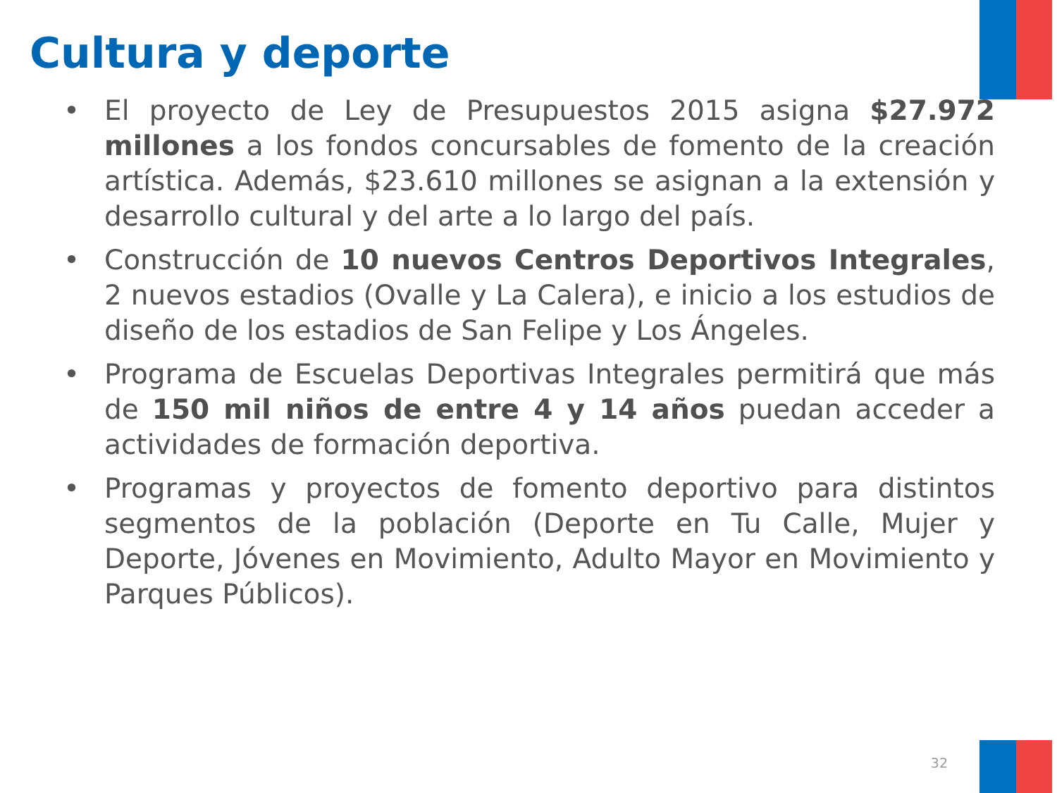Cultura y deporte
• El proyecto de Ley de Presupuestos 2015 asigna $27.972 millones a los fondos concursables de fomento de la creación artística. Además, $23.610 millones se asignan a la extensión y desarrollo cultural y del arte a lo largo del país.
• Construcción de 10 nuevos Centros Deportivos Integrales, 2 nuevos estadios (Ovalle y La Calera), e inicio a los estudios de diseño de los estadios de San Felipe y Los Ángeles.
• Programa de Escuelas Deportivas Integrales permitirá que más de 150 mil niños de entre 4 y 14 años puedan acceder a actividades de formación deportiva.
• Programas y proyectos de fomento deportivo para distintos segmentos de la población (Deporte en Tu Calle, Mujer y Deporte, Jóvenes en Movimiento, Adulto Mayor en Movimiento y Parques Públicos).
32